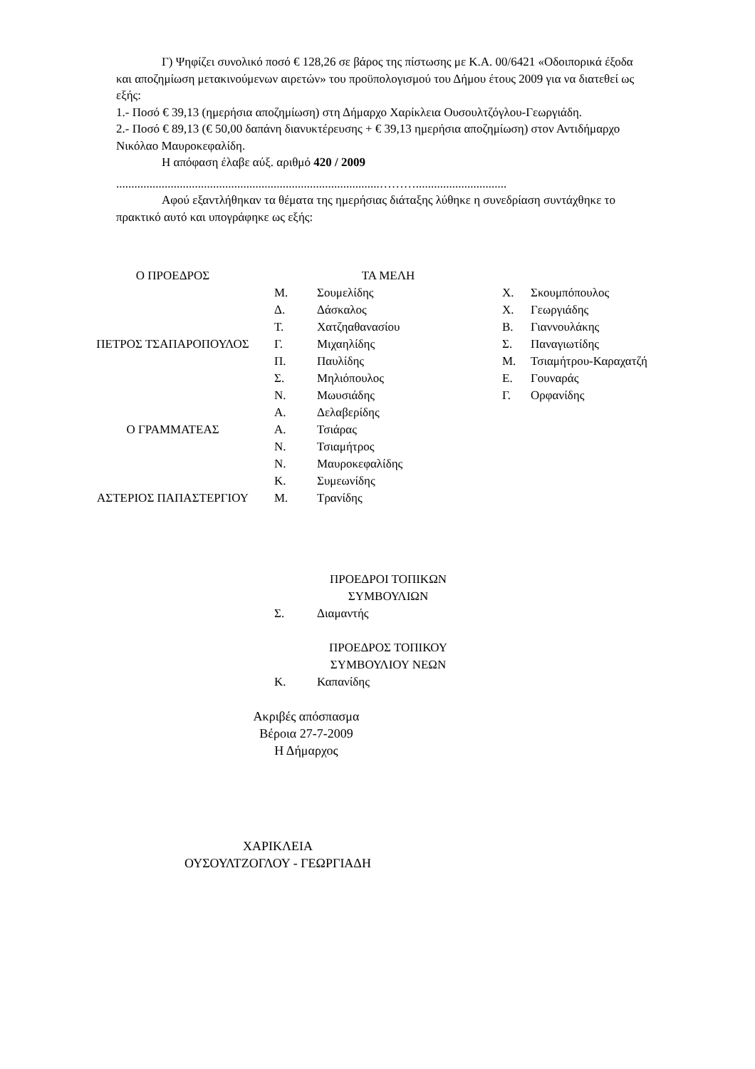Γ) Ψηφίζει συνολικό ποσό € 128,26 σε βάρος της πίστωσης με Κ.Α. 00/6421 «Οδοιπορικά έξοδα και αποζημίωση μετακινούμενων αιρετών» του προϋπολογισμού του Δήμου έτους 2009 για να διατεθεί ως εξής:
1.- Ποσό € 39,13 (ημερήσια αποζημίωση) στη Δήμαρχο Χαρίκλεια Ουσουλτζόγλου-Γεωργιάδη.
2.- Ποσό € 89,13 (€ 50,00 δαπάνη διανυκτέρευσης + € 39,13 ημερήσια αποζημίωση) στον Αντιδήμαρχο Νικόλαο Μαυροκεφαλίδη.
Η απόφαση έλαβε αύξ. αριθμό 420 / 2009
.......................................................................................………..............................
Αφού εξαντλήθηκαν τα θέματα της ημερήσιας διάταξης λύθηκε η συνεδρίαση συντάχθηκε το πρακτικό αυτό και υπογράφηκε ως εξής:
| Ο ΠΡΟΕΔΡΟΣ | ΤΑ ΜΕΛΗ | | | |
| | Μ. | Σουμελίδης | Χ. | Σκουμπόπουλος |
| | Δ. | Δάσκαλος | Χ. | Γεωργιάδης |
| | Τ. | Χατζηαθανασίου | Β. | Γιαννουλάκης |
| ΠΕΤΡΟΣ ΤΣΑΠΑΡΟΠΟΥΛΟΣ | Γ. | Μιχαηλίδης | Σ. | Παναγιωτίδης |
| | Π. | Παυλίδης | Μ. | Τσιαμήτρου-Καραχατζή |
| | Σ. | Μηλιόπουλος | Ε. | Γουναράς |
| | Ν. | Μωυσιάδης | Γ. | Ορφανίδης |
| | Α. | Δελαβερίδης | | |
| Ο ΓΡΑΜΜΑΤΕΑΣ | Α. | Τσιάρας | | |
| | Ν. | Τσιαμήτρος | | |
| | Ν. | Μαυροκεφαλίδης | | |
| | Κ. | Συμεωνίδης | | |
| ΑΣΤΕΡΙΟΣ ΠΑΠΑΣΤΕΡΓΙΟΥ | Μ. | Τρανίδης | | |
| | ΠΡΟΕΔΡΟΙ ΤΟΠΙΚΩΝ ΣΥΜΒΟΥΛΙΩΝ | | | |
| | Σ. | Διαμαντής | | |
| | ΠΡΟΕΔΡΟΣ ΤΟΠΙΚΟΥ ΣΥΜΒΟΥΛΙΟΥ ΝΕΩΝ | | | |
| | Κ. | Καπανίδης | | |
Ακριβές απόσπασμα
Βέροια 27-7-2009
Η Δήμαρχος
ΧΑΡΙΚΛΕΙΑ
ΟΥΣΟΥΛΤΖΟΓΛΟΥ - ΓΕΩΡΓΙΑΔΗ